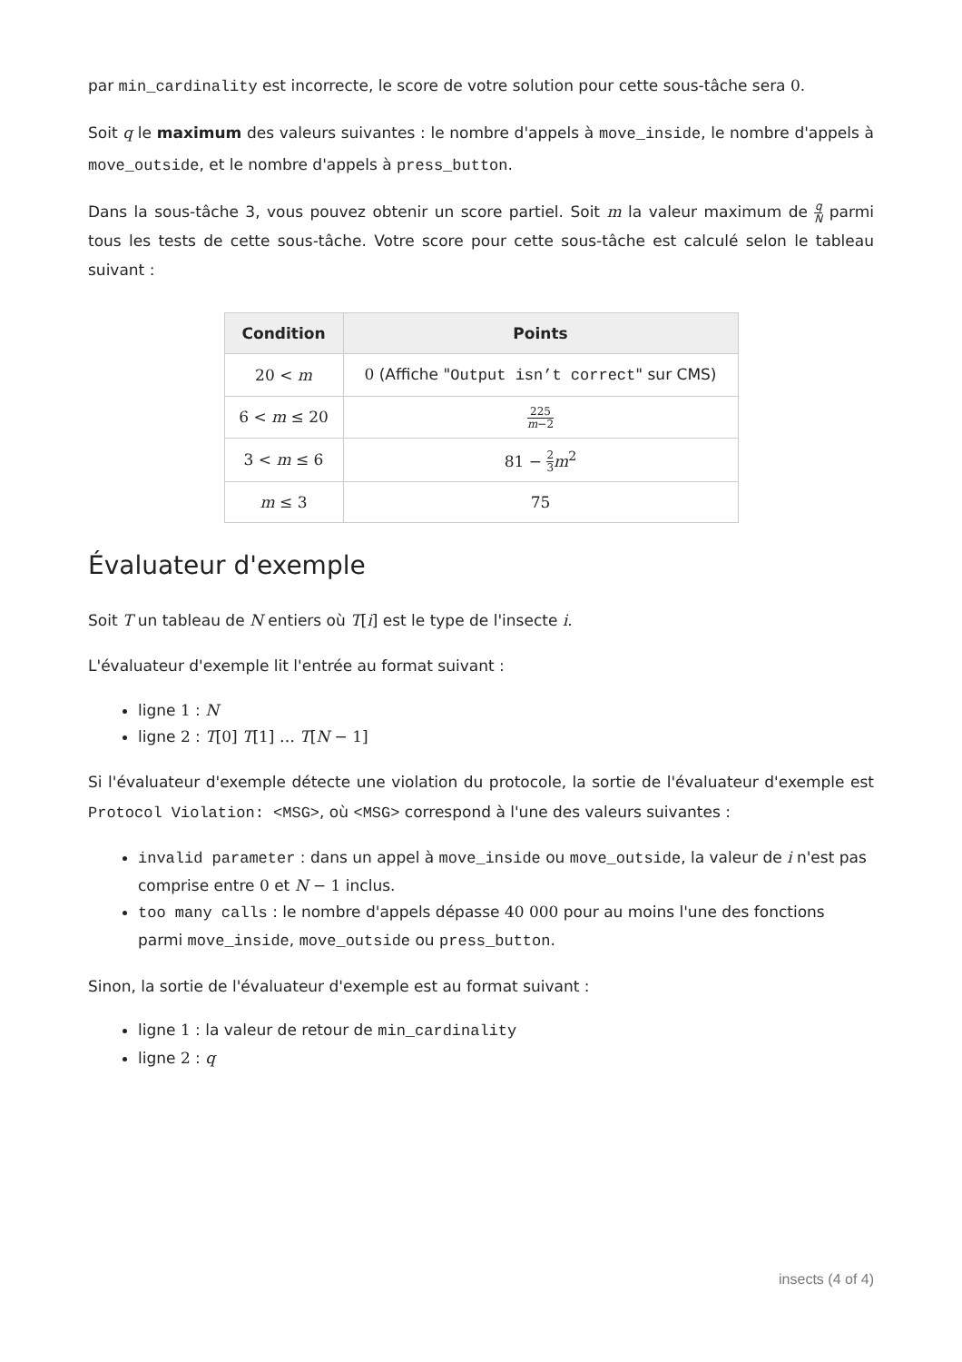par min_cardinality est incorrecte, le score de votre solution pour cette sous-tâche sera 0.
Soit q le maximum des valeurs suivantes : le nombre d'appels à move_inside, le nombre d'appels à move_outside, et le nombre d'appels à press_button.
Dans la sous-tâche 3, vous pouvez obtenir un score partiel. Soit m la valeur maximum de q N parmi tous les tests de cette sous-tâche. Votre score pour cette sous-tâche est calculé selon le tableau suivant :
| Condition | Points |
| --- | --- |
| 20 < m | 0 (Affiche " Output isn’t correct " sur CMS) |
| 6 < m ≤ 20 | 225 m −2 |
| 3 < m ≤ 6 | 81 − 2 3 m<sup>2</sup> |
| m ≤ 3 | 75 |
Évaluateur d'exemple
Soit T un tableau de N entiers où T[i] est le type de l'insecte i.
L'évaluateur d'exemple lit l'entrée au format suivant :
ligne 1 : N
ligne 2 : T[0] T[1] … T[N − 1]
Si l'évaluateur d'exemple détecte une violation du protocole, la sortie de l'évaluateur d'exemple est Protocol Violation: <MSG>, où <MSG> correspond à l'une des valeurs suivantes :
invalid parameter : dans un appel à move_inside ou move_outside, la valeur de i n'est pas comprise entre 0 et N − 1 inclus.
too many calls : le nombre d'appels dépasse 40 000 pour au moins l'une des fonctions parmi move_inside, move_outside ou press_button.
Sinon, la sortie de l'évaluateur d'exemple est au format suivant :
ligne 1 : la valeur de retour de min_cardinality
ligne 2 : q
insects (4 of 4)